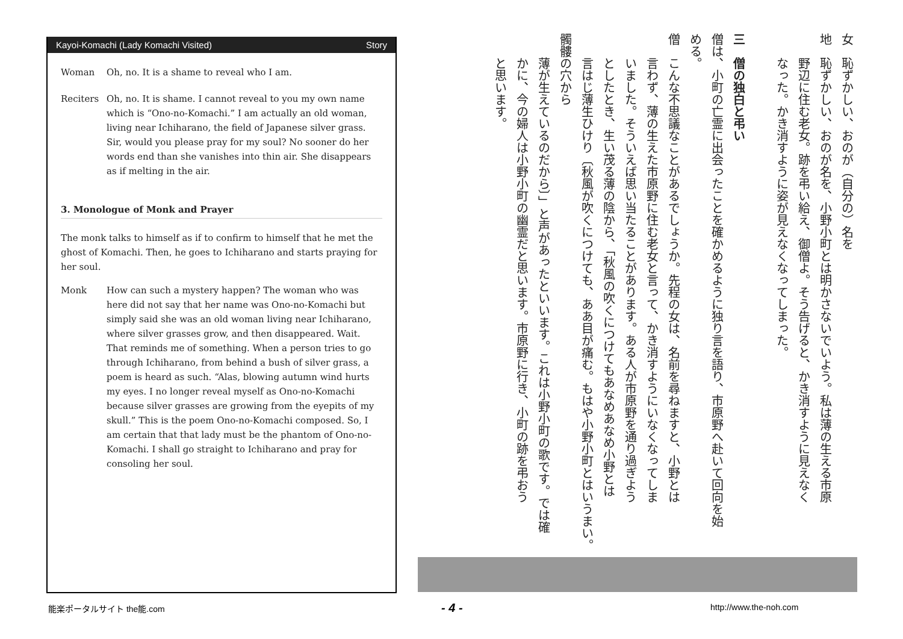Kayoi-Komachi (Lady Komachi Visited) Story
Woman Oh, no. It is a shame to reveal who I am.
Reciters Oh, no. It is shame. I cannot reveal to you my own name which is “Ono-no-Komachi.” I am actually an old woman, living near Ichiharano, the field of Japanese silver grass. Sir, would you please pray for my soul? No sooner do her words end than she vanishes into thin air. She disappears as if melting in the air.
3. Monologue of Monk and Prayer
The monk talks to himself as if to confirm to himself that he met the ghost of Komachi. Then, he goes to Ichiharano and starts praying for her soul.
Monk How can such a mystery happen? The woman who was here did not say that her name was Ono-no-Komachi but simply said she was an old woman living near Ichiharano, where silver grasses grow, and then disappeared. Wait. That reminds me of something. When a person tries to go through Ichiharano, from behind a bush of silver grass, a poem is heard as such. “Alas, blowing autumn wind hurts my eyes. I no longer reveal myself as Ono-no-Komachi because silver grasses are growing from the eyepits of my skull.” This is the poem Ono-no-Komachi composed. So, I am certain that that lady must be the phantom of Ono-no-Komachi. I shall go straight to Ichiharano and pray for consoling her soul.
女　恥ずかしい、おのが（自分の）名を
地　恥ずかしい、おのが名を、小野小町とは明かさないでいよう。私は薄の生える市原
　　野辺に住む老女。跡を弔い給え、御僧よ。そう告げると、かき消すように見えなく
　　なった。かき消すように姿が見えなくなってしまった。
三　僧の独白と弔い
僧は、小町の亡霊に出会ったことを確かめるように独り言を語り、市原野へ赴いて回向を始
める。
僧　こんな不思議なことがあるでしょうか。先程の女は、名前を尋ねますと、小野とは
　　言わず、薄の生えた市原野に住む老女と言って、かき消すようにいなくなってしま
　　いました。そういえば思い当たることがあります。ある人が市原野を通り過ぎよう
　　としたとき、生い茂る薄の陰から、「秋風の吹くにつけてもあなめあなめ小野とは
　　言はじ薄生ひけり〔秋風が吹くにつけても、ああ目が痛む。もはや小野小町とはいうまい。髑髏の穴から
　　薄が生えているのだから〕」と声があったといいます。これは小野小町の歌です。では確
　　かに、今の婦人は小野小町の幽霊だと思います。市原野に行き、小町の跡を弔おう
　　と思います。
能楽ポータルサイト the能.com - 4 - http://www.the-noh.com